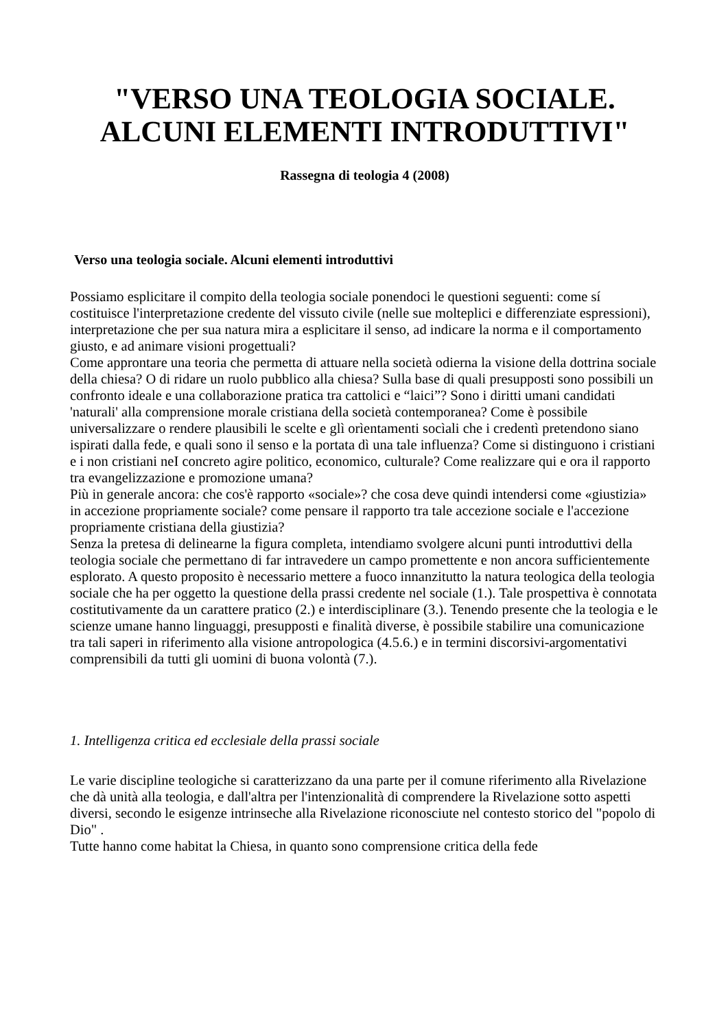"VERSO UNA TEOLOGIA SOCIALE.
ALCUNI ELEMENTI INTRODUTTIVI"
Rassegna di teologia 4 (2008)
Verso una teologia sociale. Alcuni elementi introduttivi
Possiamo esplicitare il compito della teologia sociale ponendoci le questioni seguenti: come sí costituisce l'interpretazione credente del vissuto civile (nelle sue molteplici e differenziate espressioni), interpretazione che per sua natura mira a esplicitare il senso, ad indicare la norma e il comportamento giusto, e ad animare visioni progettuali?
Come approntare una teoria che permetta di attuare nella società odierna la visione della dottrina sociale della chiesa? O di ridare un ruolo pubblico alla chiesa? Sulla base di quali presupposti sono possibili un confronto ideale e una collaborazione pratica tra cattolici e “laici”? Sono i diritti umani candidati 'naturali' alla comprensione morale cristiana della società contemporanea? Come è possibile universalizzare o rendere plausibili le scelte e glì orìentamenti socìali che i credentì pretendono siano ispirati dalla fede, e quali sono il senso e la portata dì una tale influenza? Come si distinguono i cristiani e i non cristiani neI concreto agire politico, economico, culturale? Come realizzare qui e ora il rapporto tra evangelizzazione e promozione umana?
Più in generale ancora: che cos'è rapporto «sociale»? che cosa deve quindi intendersi come «giustizia» in accezione propriamente sociale? come pensare il rapporto tra tale accezione sociale e l'accezione propriamente cristiana della giustizia?
Senza la pretesa di delinearne la figura completa, intendiamo svolgere alcuni punti introduttivi della teologia sociale che permettano di far intravedere un campo promettente e non ancora sufficientemente esplorato. A questo proposito è necessario mettere a fuoco innanzitutto la natura teologica della teologia sociale che ha per oggetto la questione della prassi credente nel sociale (1.). Tale prospettiva è connotata costitutivamente da un carattere pratico (2.) e interdisciplinare (3.). Tenendo presente che la teologia e le scienze umane hanno linguaggi, presupposti e finalità diverse, è possibile stabilire una comunicazione tra tali saperi in riferimento alla visione antropologica (4.5.6.) e in termini discorsivi-argomentativi comprensibili da tutti gli uomini di buona volontà (7.).
1. Intelligenza critica ed ecclesiale della prassi sociale
Le varie discipline teologiche si caratterizzano da una parte per il comune riferimento alla Rivelazione che dà unità alla teologia, e dall'altra per l'intenzionalità di comprendere la Rivelazione sotto aspetti diversi, secondo le esigenze intrinseche alla Rivelazione riconosciute nel contesto storico del "popolo di Dio" .
Tutte hanno come habitat la Chiesa, in quanto sono comprensione critica della fede